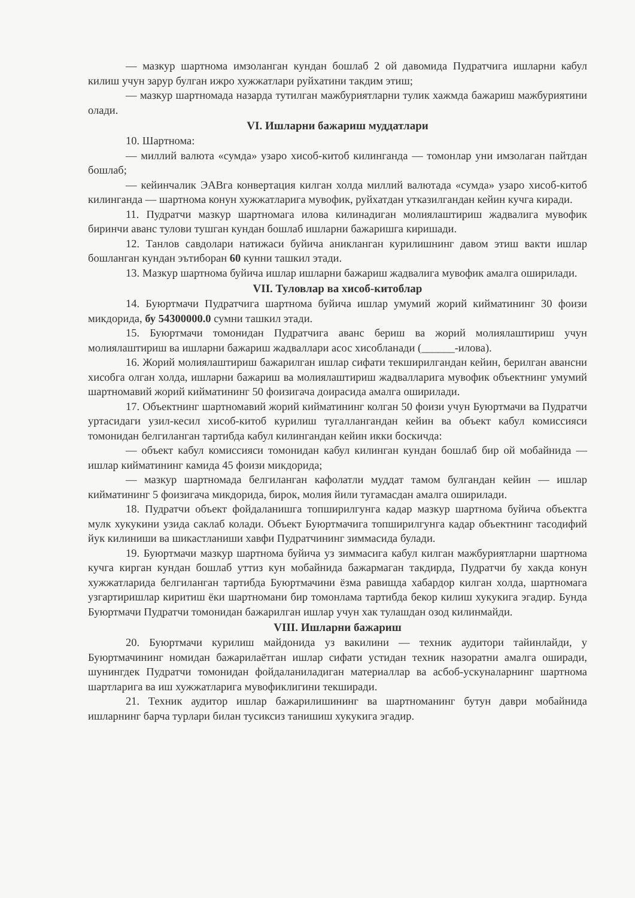— мазкур шартнома имзоланган кундан бошлаб 2 ой давомида Пудратчига ишларни кабул килиш учун зарур булган ижро хужжатлари руйхатини такдим этиш;
— мазкур шартномада назарда тутилган мажбуриятларни тулик хажмда бажариш мажбуриятини олади.
VI. Ишларни бажариш муддатлари
10. Шартнома:
— миллий валюта «сумда» узаро хисоб-китоб килинганда — томонлар уни имзолаган пайтдан бошлаб;
— кейинчалик ЭАВга конвертация килган холда миллий валютада «сумда» узаро хисоб-китоб килинганда — шартнома конун хужжатларига мувофик, руйхатдан утказилгандан кейин кучга киради.
11. Пудратчи мазкур шартномага илова килинадиган молиялаштириш жадвалига мувофик биринчи аванс тулови тушган кундан бошлаб ишларни бажаришга киришади.
12. Танлов савдолари натижаси буйича аникланган курилишнинг давом этиш вакти ишлар бошланган кундан эътиборан 60 кунни ташкил этади.
13. Мазкур шартнома буйича ишлар ишларни бажариш жадвалига мувофик амалга оширилади.
VII. Туловлар ва хисоб-китоблар
14. Буюртмачи Пудратчига шартнома буйича ишлар умумий жорий кийматининг 30 фоизи микдорида, бу 54300000.0 сумни ташкил этади.
15. Буюртмачи томонидан Пудратчига аванс бериш ва жорий молиялаштириш учун молиялаштириш ва ишларни бажариш жадваллари асос хисобланади (______-илова).
16. Жорий молиялаштириш бажарилган ишлар сифати текширилгандан кейин, берилган авансни хисобга олган холда, ишларни бажариш ва молиялаштириш жадвалларига мувофик объектнинг умумий шартномавий жорий кийматининг 50 фоизигача доирасида амалга оширилади.
17. Объектнинг шартномавий жорий кийматининг колган 50 фоизи учун Буюртмачи ва Пудратчи уртасидаги узил-кесил хисоб-китоб курилиш тугаллангандан кейин ва объект кабул комиссияси томонидан белгиланган тартибда кабул килингандан кейин икки боскичда:
— объект кабул комиссияси томонидан кабул килинган кундан бошлаб бир ой мобайнида — ишлар кийматининг камида 45 фоизи микдорида;
— мазкур шартномада белгиланган кафолатли муддат тамом булгандан кейин — ишлар кийматининг 5 фоизигача микдорида, бирок, молия йили тугамасдан амалга оширилади.
18. Пудратчи объект фойдаланишга топширилгунга кадар мазкур шартнома буйича объектга мулк хукукини узида саклаб колади. Объект Буюртмачига топширилгунга кадар объектнинг тасодифий йук килиниши ва шикастланиши хавфи Пудратчининг зиммасида булади.
19. Буюртмачи мазкур шартнома буйича уз зиммасига кабул килган мажбуриятларни шартнома кучга кирган кундан бошлаб уттиз кун мобайнида бажармаган такдирда, Пудратчи бу хакда конун хужжатларида белгиланган тартибда Буюртмачини ёзма равишда хабардор килган холда, шартномага узгартиришлар киритиш ёки шартномани бир томонлама тартибда бекор килиш хукукига эгадир. Бунда Буюртмачи Пудратчи томонидан бажарилган ишлар учун хак тулашдан озод килинмайди.
VIII. Ишларни бажариш
20. Буюртмачи курилиш майдонида уз вакилини — техник аудитори тайинлайди, у Буюртмачининг номидан бажарилаётган ишлар сифати устидан техник назоратни амалга оширади, шунингдек Пудратчи томонидан фойдаланиладиган материаллар ва асбоб-ускуналарнинг шартнома шартларига ва иш хужжатларига мувофиклигини текширади.
21. Техник аудитор ишлар бажарилишининг ва шартноманинг бутун даври мобайнида ишларнинг барча турлари билан тусиксиз танишиш хукукига эгадир.